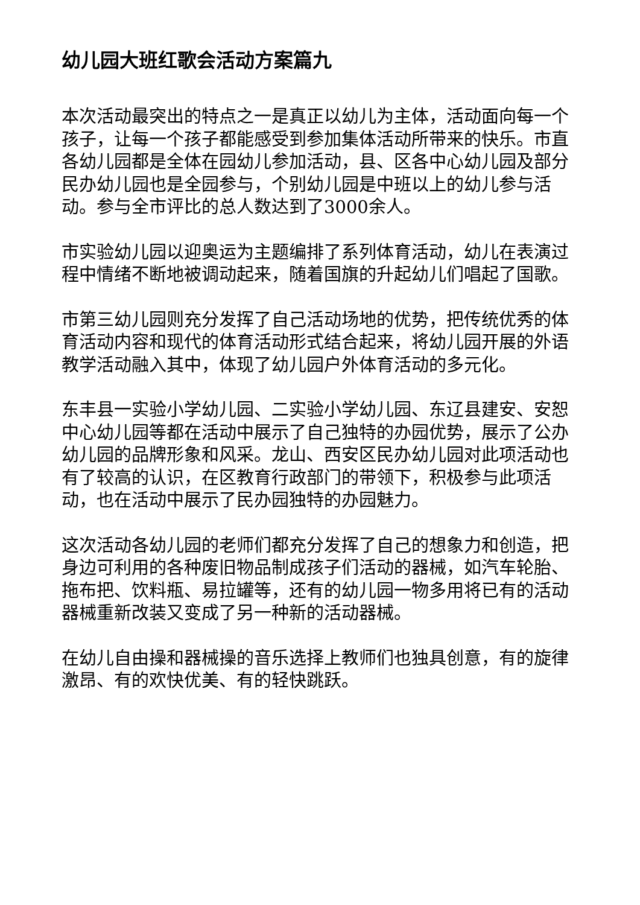幼儿园大班红歌会活动方案篇九
本次活动最突出的特点之一是真正以幼儿为主体，活动面向每一个孩子，让每一个孩子都能感受到参加集体活动所带来的快乐。市直各幼儿园都是全体在园幼儿参加活动，县、区各中心幼儿园及部分民办幼儿园也是全园参与，个别幼儿园是中班以上的幼儿参与活动。参与全市评比的总人数达到了3000余人。
市实验幼儿园以迎奥运为主题编排了系列体育活动，幼儿在表演过程中情绪不断地被调动起来，随着国旗的升起幼儿们唱起了国歌。
市第三幼儿园则充分发挥了自己活动场地的优势，把传统优秀的体育活动内容和现代的体育活动形式结合起来，将幼儿园开展的外语教学活动融入其中，体现了幼儿园户外体育活动的多元化。
东丰县一实验小学幼儿园、二实验小学幼儿园、东辽县建安、安恕中心幼儿园等都在活动中展示了自己独特的办园优势，展示了公办幼儿园的品牌形象和风采。龙山、西安区民办幼儿园对此项活动也有了较高的认识，在区教育行政部门的带领下，积极参与此项活动，也在活动中展示了民办园独特的办园魅力。
这次活动各幼儿园的老师们都充分发挥了自己的想象力和创造，把身边可利用的各种废旧物品制成孩子们活动的器械，如汽车轮胎、拖布把、饮料瓶、易拉罐等，还有的幼儿园一物多用将已有的活动器械重新改装又变成了另一种新的活动器械。
在幼儿自由操和器械操的音乐选择上教师们也独具创意，有的旋律激昂、有的欢快优美、有的轻快跳跃。